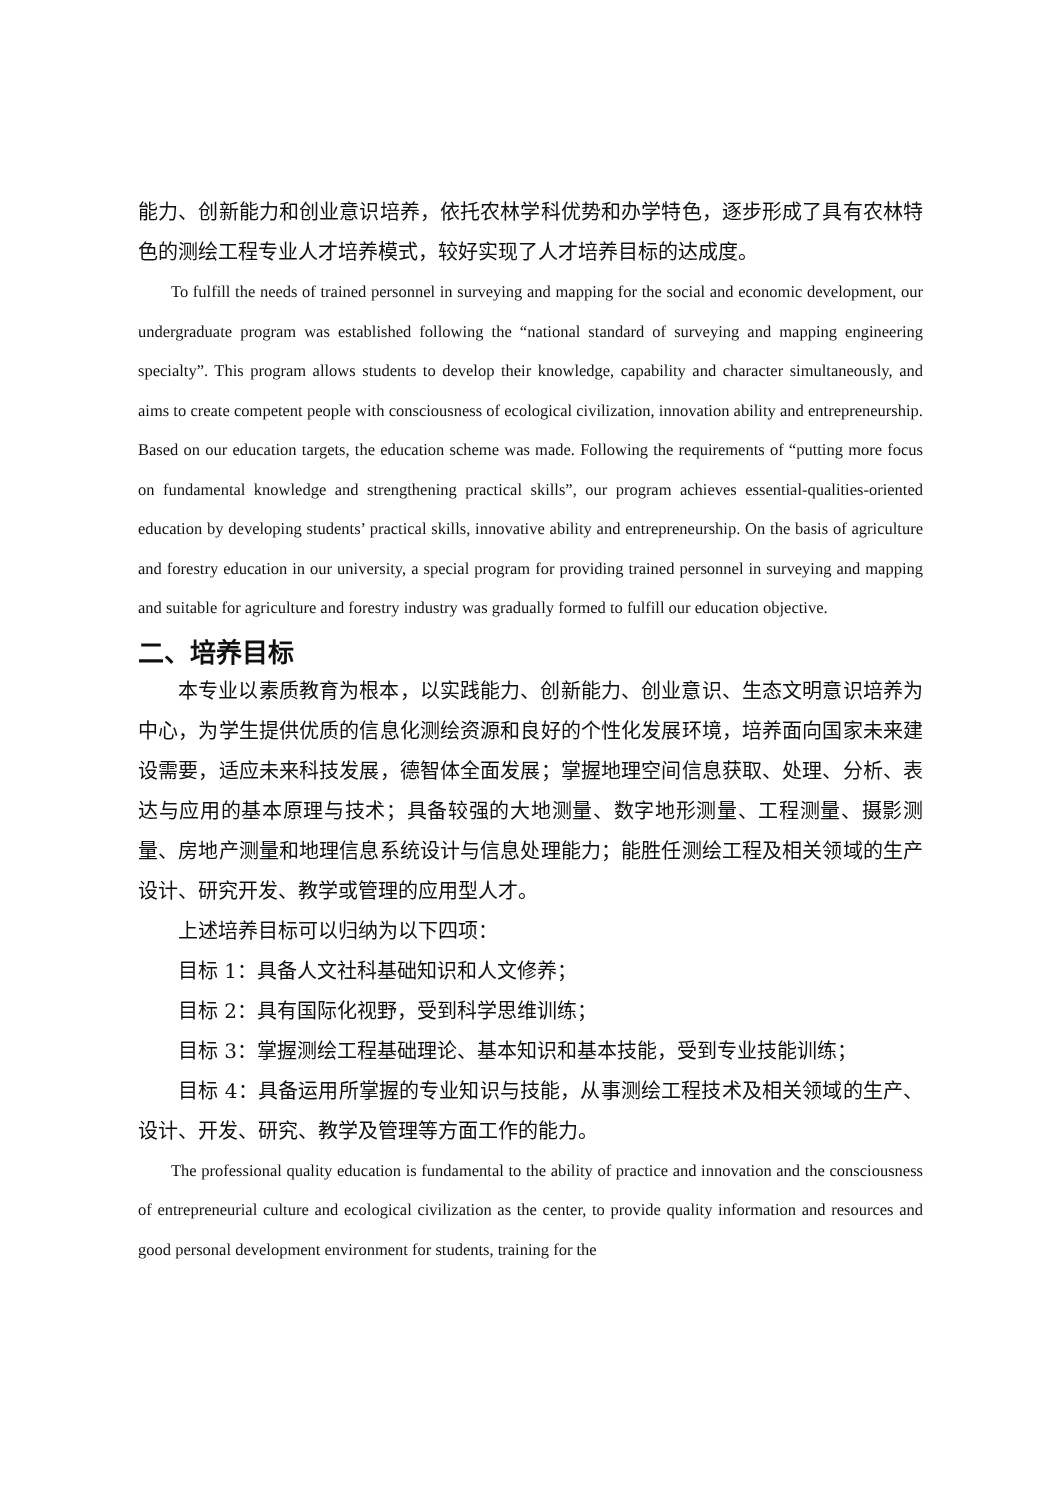能力、创新能力和创业意识培养，依托农林学科优势和办学特色，逐步形成了具有农林特色的测绘工程专业人才培养模式，较好实现了人才培养目标的达成度。
To fulfill the needs of trained personnel in surveying and mapping for the social and economic development, our undergraduate program was established following the “national standard of surveying and mapping engineering specialty”. This program allows students to develop their knowledge, capability and character simultaneously, and aims to create competent people with consciousness of ecological civilization, innovation ability and entrepreneurship. Based on our education targets, the education scheme was made. Following the requirements of “putting more focus on fundamental knowledge and strengthening practical skills”, our program achieves essential-qualities-oriented education by developing students’ practical skills, innovative ability and entrepreneurship. On the basis of agriculture and forestry education in our university, a special program for providing trained personnel in surveying and mapping and suitable for agriculture and forestry industry was gradually formed to fulfill our education objective.
二、培养目标
本专业以素质教育为根本，以实践能力、创新能力、创业意识、生态文明意识培养为中心，为学生提供优质的信息化测绘资源和良好的个性化发展环境，培养面向国家未来建设需要，适应未来科技发展，德智体全面发展；掌握地理空间信息获取、处理、分析、表达与应用的基本原理与技术；具备较强的大地测量、数字地形测量、工程测量、摄影测量、房地产测量和地理信息系统设计与信息处理能力；能胜任测绘工程及相关领域的生产设计、研究开发、教学或管理的应用型人才。
上述培养目标可以归纳为以下四项：
目标 1：具备人文社科基础知识和人文修养；
目标 2：具有国际化视野，受到科学思维训练；
目标 3：掌握测绘工程基础理论、基本知识和基本技能，受到专业技能训练；
目标 4：具备运用所掌握的专业知识与技能，从事测绘工程技术及相关领域的生产、设计、开发、研究、教学及管理等方面工作的能力。
The professional quality education is fundamental to the ability of practice and innovation and the consciousness of entrepreneurial culture and ecological civilization as the center, to provide quality information and resources and good personal development environment for students, training for the